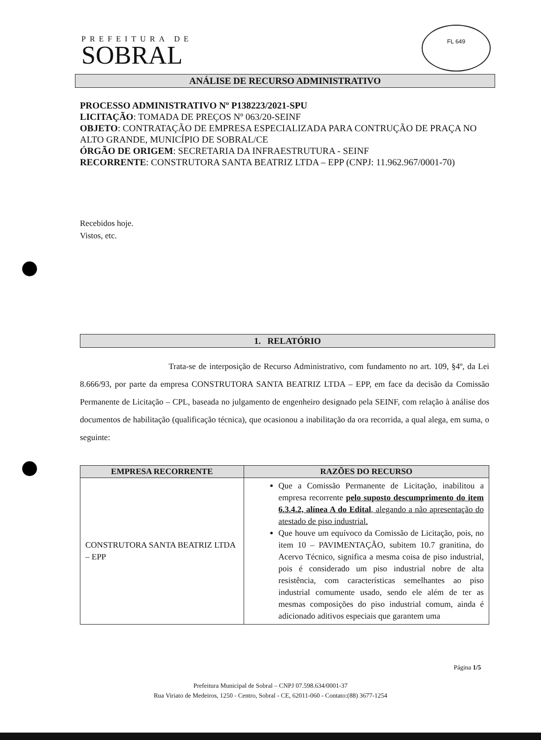PREFEITURA DE
SOBRAL
FL 649
ANÁLISE DE RECURSO ADMINISTRATIVO
PROCESSO ADMINISTRATIVO Nº P138223/2021-SPU
LICITAÇÃO: TOMADA DE PREÇOS Nº 063/20-SEINF
OBJETO: CONTRATAÇÃO DE EMPRESA ESPECIALIZADA PARA CONTRUÇÃO DE PRAÇA NO ALTO GRANDE, MUNICÍPIO DE SOBRAL/CE
ÓRGÃO DE ORIGEM: SECRETARIA DA INFRAESTRUTURA - SEINF
RECORRENTE: CONSTRUTORA SANTA BEATRIZ LTDA – EPP (CNPJ: 11.962.967/0001-70)
Recebidos hoje.
Vistos, etc.
1. RELATÓRIO
Trata-se de interposição de Recurso Administrativo, com fundamento no art. 109, §4º, da Lei 8.666/93, por parte da empresa CONSTRUTORA SANTA BEATRIZ LTDA – EPP, em face da decisão da Comissão Permanente de Licitação – CPL, baseada no julgamento de engenheiro designado pela SEINF, com relação à análise dos documentos de habilitação (qualificação técnica), que ocasionou a inabilitação da ora recorrida, a qual alega, em suma, o seguinte:
| EMPRESA RECORRENTE | RAZÕES DO RECURSO |
| --- | --- |
| CONSTRUTORA SANTA BEATRIZ LTDA – EPP | Que a Comissão Permanente de Licitação, inabilitou a empresa recorrente pelo suposto descumprimento do item 6.3.4.2, alínea A do Edital , alegando a não apresentação do atestado de piso industrial. Que houve um equívoco da Comissão de Licitação, pois, no item 10 – PAVIMENTAÇÃO, subitem 10.7 granitina, do Acervo Técnico, significa a mesma coisa de piso industrial, pois é considerado um piso industrial nobre de alta resistência, com características semelhantes ao piso industrial comumente usado, sendo ele além de ter as mesmas composições do piso industrial comum, ainda é adicionado aditivos especiais que garantem uma |
Página 1/5
Prefeitura Municipal de Sobral – CNPJ 07.598.634/0001-37
Rua Viriato de Medeiros, 1250 - Centro, Sobral - CE, 62011-060 - Contato:(88) 3677-1254